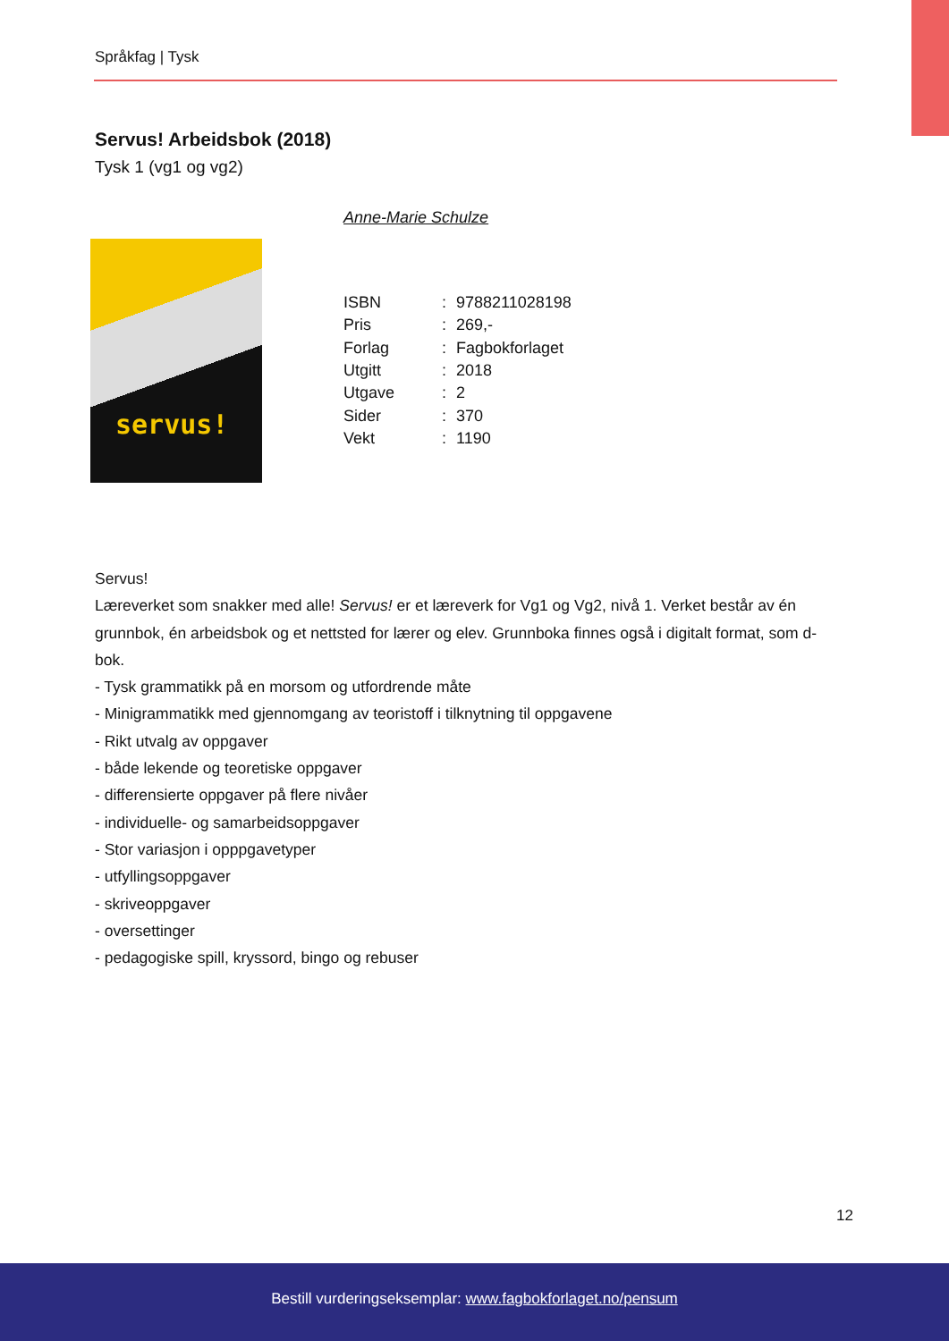Språkfag | Tysk
Servus! Arbeidsbok (2018)
Tysk 1 (vg1 og vg2)
servus!
Anne-Marie Schulze
| ISBN | : | 9788211028198 |
| Pris | : | 269,- |
| Forlag | : | Fagbokforlaget |
| Utgitt | : | 2018 |
| Utgave | : | 2 |
| Sider | : | 370 |
| Vekt | : | 1190 |
Servus!
Læreverket som snakker med alle! Servus! er et læreverk for Vg1 og Vg2, nivå 1. Verket består av én grunnbok, én arbeidsbok og et nettsted for lærer og elev. Grunnboka finnes også i digitalt format, som d-bok.
- Tysk grammatikk på en morsom og utfordrende måte
- Minigrammatikk med gjennomgang av teoristoff i tilknytning til oppgavene
- Rikt utvalg av oppgaver
- både lekende og teoretiske oppgaver
- differensierte oppgaver på flere nivåer
- individuelle- og samarbeidsoppgaver
- Stor variasjon i opppgavetyper
- utfyllingsoppgaver
- skriveoppgaver
- oversettinger
- pedagogiske spill, kryssord, bingo og rebuser
12
Bestill vurderingseksemplar: www.fagbokforlaget.no/pensum